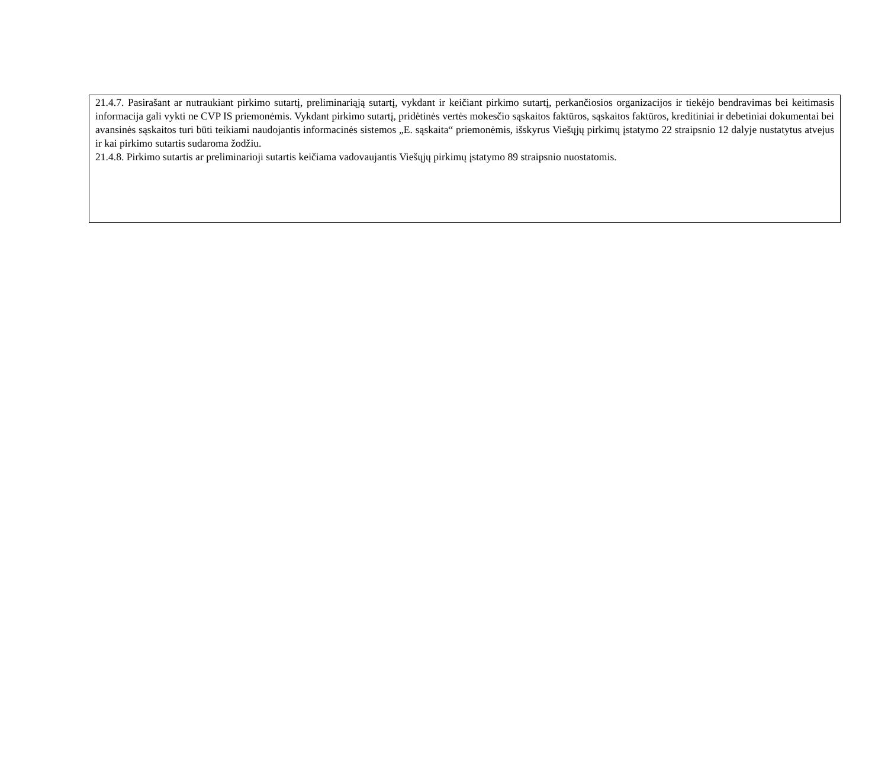21.4.7. Pasirašant ar nutraukiant pirkimo sutartį, preliminariąją sutartį, vykdant ir keičiant pirkimo sutartį, perkančiosios organizacijos ir tiekėjo bendravimas bei keitimasis informacija gali vykti ne CVP IS priemonėmis. Vykdant pirkimo sutartį, pridėtinės vertės mokesčio sąskaitos faktūros, sąskaitos faktūros, kreditiniai ir debetiniai dokumentai bei avansinės sąskaitos turi būti teikiami naudojantis informacinės sistemos „E. sąskaita“ priemonėmis, išskyrus Viešųjų pirkimų įstatymo 22 straipsnio 12 dalyje nustatytus atvejus ir kai pirkimo sutartis sudaroma žodžiu.
21.4.8. Pirkimo sutartis ar preliminarioji sutartis keičiama vadovaujantis Viešųjų pirkimų įstatymo 89 straipsnio nuostatomis.